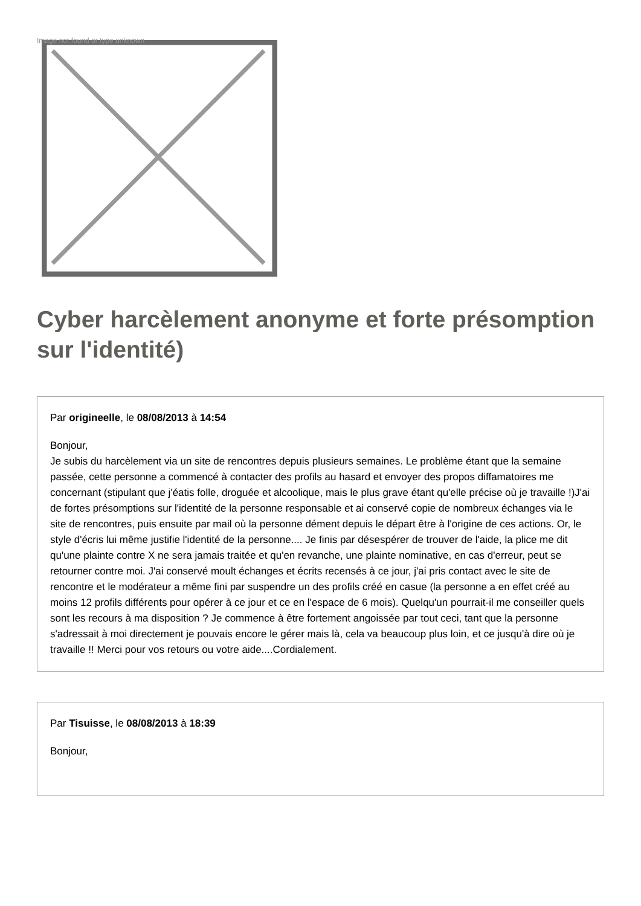Image not found or type unknown
Cyber harcèlement anonyme et forte présomption sur l'identité)
Par origineelle, le 08/08/2013 à 14:54
Bonjour,
Je subis du harcèlement via un site de rencontres depuis plusieurs semaines. Le problème étant que la semaine passée, cette personne a commencé à contacter des profils au hasard et envoyer des propos diffamatoires me concernant (stipulant que j'éatis folle, droguée et alcoolique, mais le plus grave étant qu'elle précise où je travaille !)J'ai de fortes présomptions sur l'identité de la personne responsable et ai conservé copie de nombreux échanges via le site de rencontres, puis ensuite par mail où la personne dément depuis le départ être à l'origine de ces actions. Or, le style d'écris lui même justifie l'identité de la personne.... Je finis par désespérer de trouver de l'aide, la plice me dit qu'une plainte contre X ne sera jamais traitée et qu'en revanche, une plainte nominative, en cas d'erreur, peut se retourner contre moi. J'ai conservé moult échanges et écrits recensés à ce jour, j'ai pris contact avec le site de rencontre et le modérateur a même fini par suspendre un des profils créé en casue (la personne a en effet créé au moins 12 profils différents pour opérer à ce jour et ce en l'espace de 6 mois). Quelqu'un pourrait-il me conseiller quels sont les recours à ma disposition ? Je commence à être fortement angoissée par tout ceci, tant que la personne s'adressait à moi directement je pouvais encore le gérer mais là, cela va beaucoup plus loin, et ce jusqu'à dire où je travaille !! Merci pour vos retours ou votre aide....Cordialement.
Par Tisuisse, le 08/08/2013 à 18:39
Bonjour,